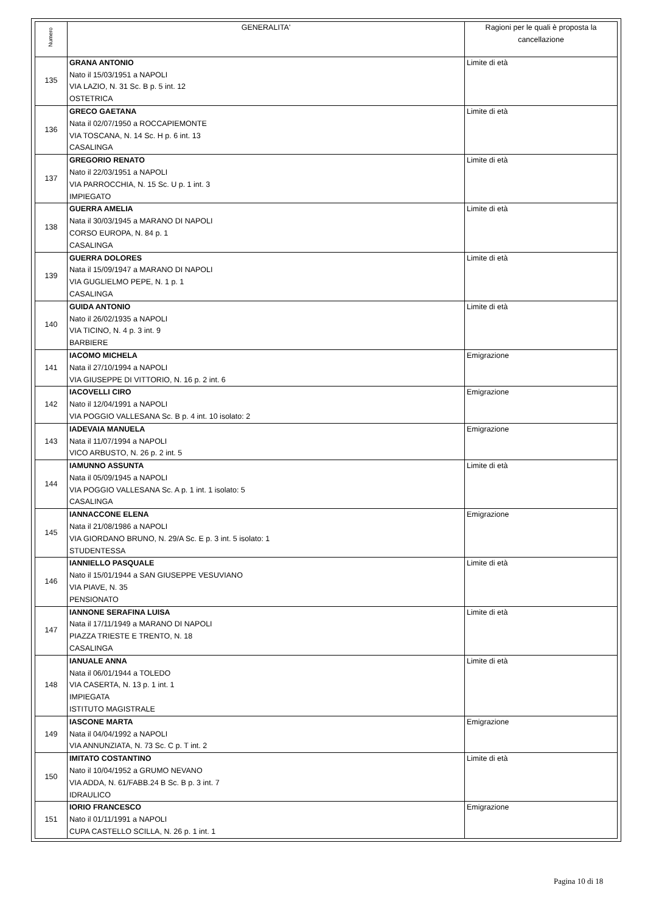| Numero | GENERALITA' | Ragioni per le quali è proposta la cancellazione |
| --- | --- | --- |
| 135 | GRANA ANTONIO Nato il 15/03/1951 a NAPOLI VIA LAZIO, N. 31 Sc. B p. 5 int. 12 OSTETRICA | Limite di età |
| 136 | GRECO GAETANA Nata il 02/07/1950 a ROCCAPIEMONTE VIA TOSCANA, N. 14 Sc. H p. 6 int. 13 CASALINGA | Limite di età |
| 137 | GREGORIO RENATO Nato il 22/03/1951 a NAPOLI VIA PARROCCHIA, N. 15 Sc. U p. 1 int. 3 IMPIEGATO | Limite di età |
| 138 | GUERRA AMELIA Nata il 30/03/1945 a MARANO DI NAPOLI CORSO EUROPA, N. 84 p. 1 CASALINGA | Limite di età |
| 139 | GUERRA DOLORES Nata il 15/09/1947 a MARANO DI NAPOLI VIA GUGLIELMO PEPE, N. 1 p. 1 CASALINGA | Limite di età |
| 140 | GUIDA ANTONIO Nato il 26/02/1935 a NAPOLI VIA TICINO, N. 4 p. 3 int. 9 BARBIERE | Limite di età |
| 141 | IACOMO MICHELA Nata il 27/10/1994 a NAPOLI VIA GIUSEPPE DI VITTORIO, N. 16 p. 2 int. 6 | Emigrazione |
| 142 | IACOVELLI CIRO Nato il 12/04/1991 a NAPOLI VIA POGGIO VALLESANA Sc. B p. 4 int. 10 isolato: 2 | Emigrazione |
| 143 | IADEVAIA MANUELA Nata il 11/07/1994 a NAPOLI VICO ARBUSTO, N. 26 p. 2 int. 5 | Emigrazione |
| 144 | IAMUNNO ASSUNTA Nata il 05/09/1945 a NAPOLI VIA POGGIO VALLESANA Sc. A p. 1 int. 1 isolato: 5 CASALINGA | Limite di età |
| 145 | IANNACCONE ELENA Nata il 21/08/1986 a NAPOLI VIA GIORDANO BRUNO, N. 29/A Sc. E p. 3 int. 5 isolato: 1 STUDENTESSA | Emigrazione |
| 146 | IANNIELLO PASQUALE Nato il 15/01/1944 a SAN GIUSEPPE VESUVIANO VIA PIAVE, N. 35 PENSIONATO | Limite di età |
| 147 | IANNONE SERAFINA LUISA Nata il 17/11/1949 a MARANO DI NAPOLI PIAZZA TRIESTE E TRENTO, N. 18 CASALINGA | Limite di età |
| 148 | IANUALE ANNA Nata il 06/01/1944 a TOLEDO VIA CASERTA, N. 13 p. 1 int. 1 IMPIEGATA ISTITUTO MAGISTRALE | Limite di età |
| 149 | IASCONE MARTA Nata il 04/04/1992 a NAPOLI VIA ANNUNZIATA, N. 73 Sc. C p. T int. 2 | Emigrazione |
| 150 | IMITATO COSTANTINO Nato il 10/04/1952 a GRUMO NEVANO VIA ADDA, N. 61/FABB.24 B Sc. B p. 3 int. 7 IDRAULICO | Limite di età |
| 151 | IORIO FRANCESCO Nato il 01/11/1991 a NAPOLI CUPA CASTELLO SCILLA, N. 26 p. 1 int. 1 | Emigrazione |
Pagina 10 di 18